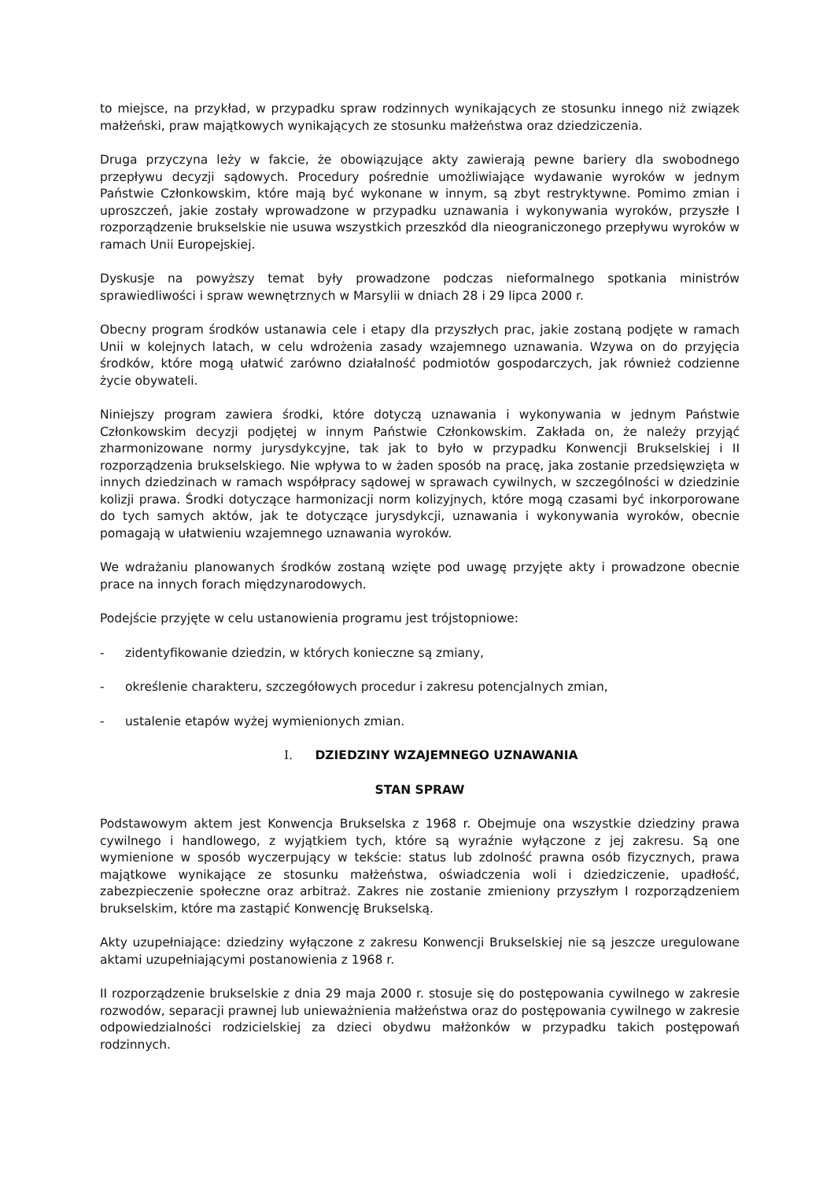to miejsce, na przykład, w przypadku spraw rodzinnych wynikających ze stosunku innego niż związek małżeński, praw majątkowych wynikających ze stosunku małżeństwa oraz dziedziczenia.
Druga przyczyna leży w fakcie, że obowiązujące akty zawierają pewne bariery dla swobodnego przepływu decyzji sądowych. Procedury pośrednie umożliwiające wydawanie wyroków w jednym Państwie Członkowskim, które mają być wykonane w innym, są zbyt restryktywne. Pomimo zmian i uproszczeń, jakie zostały wprowadzone w przypadku uznawania i wykonywania wyroków, przyszłe I rozporządzenie brukselskie nie usuwa wszystkich przeszkód dla nieograniczonego przepływu wyroków w ramach Unii Europejskiej.
Dyskusje na powyższy temat były prowadzone podczas nieformalnego spotkania ministrów sprawiedliwości i spraw wewnętrznych w Marsylii w dniach 28 i 29 lipca 2000 r.
Obecny program środków ustanawia cele i etapy dla przyszłych prac, jakie zostaną podjęte w ramach Unii w kolejnych latach, w celu wdrożenia zasady wzajemnego uznawania. Wzywa on do przyjęcia środków, które mogą ułatwić zarówno działalność podmiotów gospodarczych, jak również codzienne życie obywateli.
Niniejszy program zawiera środki, które dotyczą uznawania i wykonywania w jednym Państwie Członkowskim decyzji podjętej w innym Państwie Członkowskim. Zakłada on, że należy przyjąć zharmonizowane normy jurysdykcyjne, tak jak to było w przypadku Konwencji Brukselskiej i II rozporządzenia brukselskiego. Nie wpływa to w żaden sposób na pracę, jaka zostanie przedsięwzięta w innych dziedzinach w ramach współpracy sądowej w sprawach cywilnych, w szczególności w dziedzinie kolizji prawa. Środki dotyczące harmonizacji norm kolizyjnych, które mogą czasami być inkorporowane do tych samych aktów, jak te dotyczące jurysdykcji, uznawania i wykonywania wyroków, obecnie pomagają w ułatwieniu wzajemnego uznawania wyroków.
We wdrażaniu planowanych środków zostaną wzięte pod uwagę przyjęte akty i prowadzone obecnie prace na innych forach międzynarodowych.
Podejście przyjęte w celu ustanowienia programu jest trójstopniowe:
- zidentyfikowanie dziedzin, w których konieczne są zmiany,
- określenie charakteru, szczegółowych procedur i zakresu potencjalnych zmian,
- ustalenie etapów wyżej wymienionych zmian.
I. DZIEDZINY WZAJEMNEGO UZNAWANIA
STAN SPRAW
Podstawowym aktem jest Konwencja Brukselska z 1968 r. Obejmuje ona wszystkie dziedziny prawa cywilnego i handlowego, z wyjątkiem tych, które są wyraźnie wyłączone z jej zakresu. Są one wymienione w sposób wyczerpujący w tekście: status lub zdolność prawna osób fizycznych, prawa majątkowe wynikające ze stosunku małżeństwa, oświadczenia woli i dziedziczenie, upadłość, zabezpieczenie społeczne oraz arbitraż. Zakres nie zostanie zmieniony przyszłym I rozporządzeniem brukselskim, które ma zastąpić Konwencję Brukselską.
Akty uzupełniające: dziedziny wyłączone z zakresu Konwencji Brukselskiej nie są jeszcze uregulowane aktami uzupełniającymi postanowienia z 1968 r.
II rozporządzenie brukselskie z dnia 29 maja 2000 r. stosuje się do postępowania cywilnego w zakresie rozwodów, separacji prawnej lub unieważnienia małżeństwa oraz do postępowania cywilnego w zakresie odpowiedzialności rodzicielskiej za dzieci obydwu małżonków w przypadku takich postępowań rodzinnych.